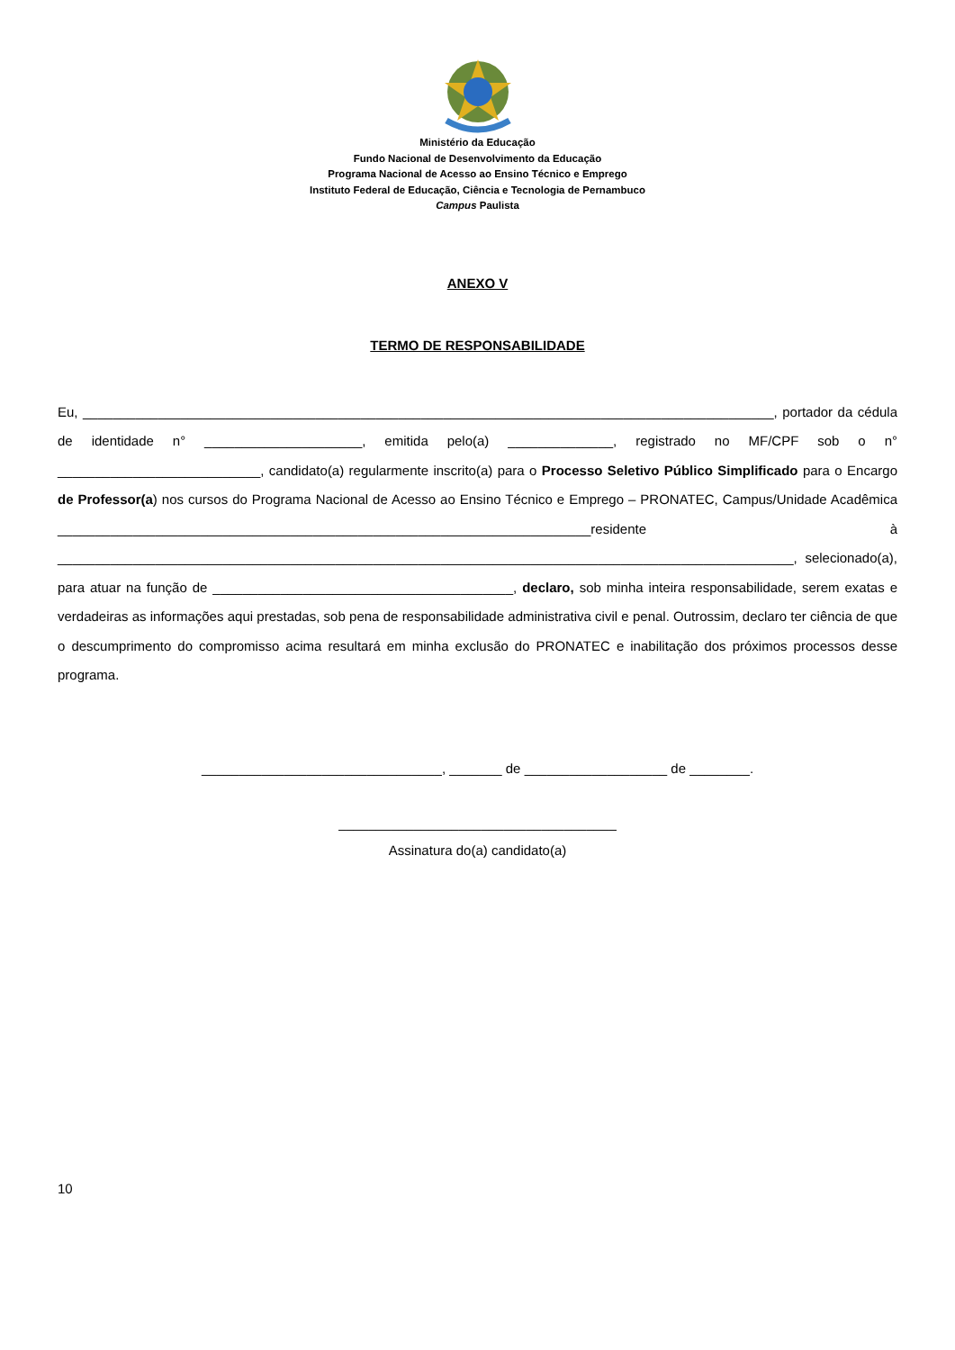Ministério da Educação
Fundo Nacional de Desenvolvimento da Educação
Programa Nacional de Acesso ao Ensino Técnico e Emprego
Instituto Federal de Educação, Ciência e Tecnologia de Pernambuco
Campus Paulista
ANEXO V
TERMO DE RESPONSABILIDADE
Eu, ____________________________________________________________________________________________, portador da cédula de identidade n° _____________________, emitida pelo(a) ______________, registrado no MF/CPF sob o n° ___________________________, candidato(a) regularmente inscrito(a) para o Processo Seletivo Público Simplificado para o Encargo de Professor(a) nos cursos do Programa Nacional de Acesso ao Ensino Técnico e Emprego – PRONATEC, Campus/Unidade Acadêmica _______________________________________________________________________residente à __________________________________________________________________________________________________, selecionado(a), para atuar na função de ________________________________________, declaro, sob minha inteira responsabilidade, serem exatas e verdadeiras as informações aqui prestadas, sob pena de responsabilidade administrativa civil e penal. Outrossim, declaro ter ciência de que o descumprimento do compromisso acima resultará em minha exclusão do PRONATEC e inabilitação dos próximos processos desse programa.
________________________________, _______ de ___________________ de ________.
_____________________________________
Assinatura do(a) candidato(a)
10